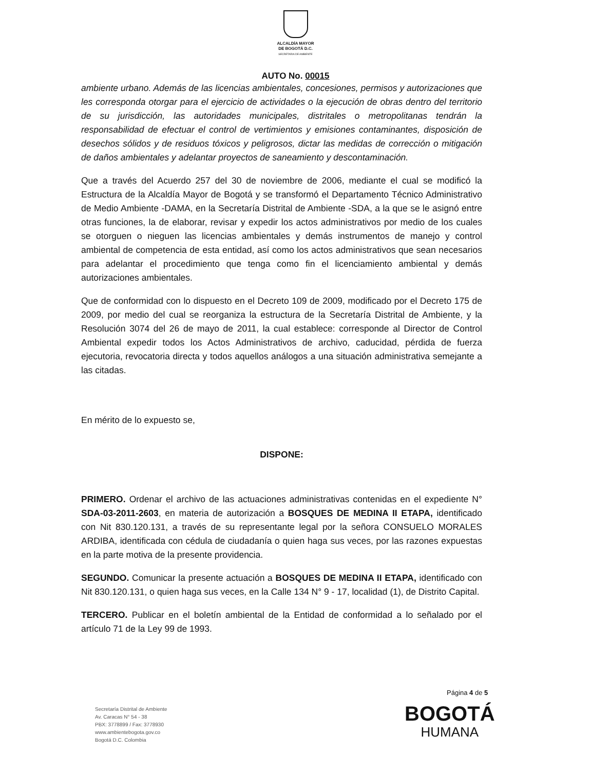ALCALDÍA MAYOR
DE BOGOTÁ D.C.
SECRETARIA DE AMBIENTE
AUTO No. 00015
ambiente urbano. Además de las licencias ambientales, concesiones, permisos y autorizaciones que les corresponda otorgar para el ejercicio de actividades o la ejecución de obras dentro del territorio de su jurisdicción, las autoridades municipales, distritales o metropolitanas tendrán la responsabilidad de efectuar el control de vertimientos y emisiones contaminantes, disposición de desechos sólidos y de residuos tóxicos y peligrosos, dictar las medidas de corrección o mitigación de daños ambientales y adelantar proyectos de saneamiento y descontaminación.
Que a través del Acuerdo 257 del 30 de noviembre de 2006, mediante el cual se modificó la Estructura de la Alcaldía Mayor de Bogotá y se transformó el Departamento Técnico Administrativo de Medio Ambiente -DAMA, en la Secretaría Distrital de Ambiente -SDA, a la que se le asignó entre otras funciones, la de elaborar, revisar y expedir los actos administrativos por medio de los cuales se otorguen o nieguen las licencias ambientales y demás instrumentos de manejo y control ambiental de competencia de esta entidad, así como los actos administrativos que sean necesarios para adelantar el procedimiento que tenga como fin el licenciamiento ambiental y demás autorizaciones ambientales.
Que de conformidad con lo dispuesto en el Decreto 109 de 2009, modificado por el Decreto 175 de 2009, por medio del cual se reorganiza la estructura de la Secretaría Distrital de Ambiente, y la Resolución 3074 del 26 de mayo de 2011, la cual establece: corresponde al Director de Control Ambiental expedir todos los Actos Administrativos de archivo, caducidad, pérdida de fuerza ejecutoria, revocatoria directa y todos aquellos análogos a una situación administrativa semejante a las citadas.
En mérito de lo expuesto se,
DISPONE:
PRIMERO. Ordenar el archivo de las actuaciones administrativas contenidas en el expediente N° SDA-03-2011-2603, en materia de autorización a BOSQUES DE MEDINA II ETAPA, identificado con Nit 830.120.131, a través de su representante legal por la señora CONSUELO MORALES ARDIBA, identificada con cédula de ciudadanía o quien haga sus veces, por las razones expuestas en la parte motiva de la presente providencia.
SEGUNDO. Comunicar la presente actuación a BOSQUES DE MEDINA II ETAPA, identificado con Nit 830.120.131, o quien haga sus veces, en la Calle 134 N° 9 - 17, localidad (1), de Distrito Capital.
TERCERO. Publicar en el boletín ambiental de la Entidad de conformidad a lo señalado por el artículo 71 de la Ley 99 de 1993.
Página 4 de 5
Secretaría Distrital de Ambiente
Av. Caracas N° 54 - 38
PBX: 3778899 / Fax: 3778930
www.ambientebogota.gov.co
Bogotá D.C. Colombia
BOGOTÁ
HUMANA